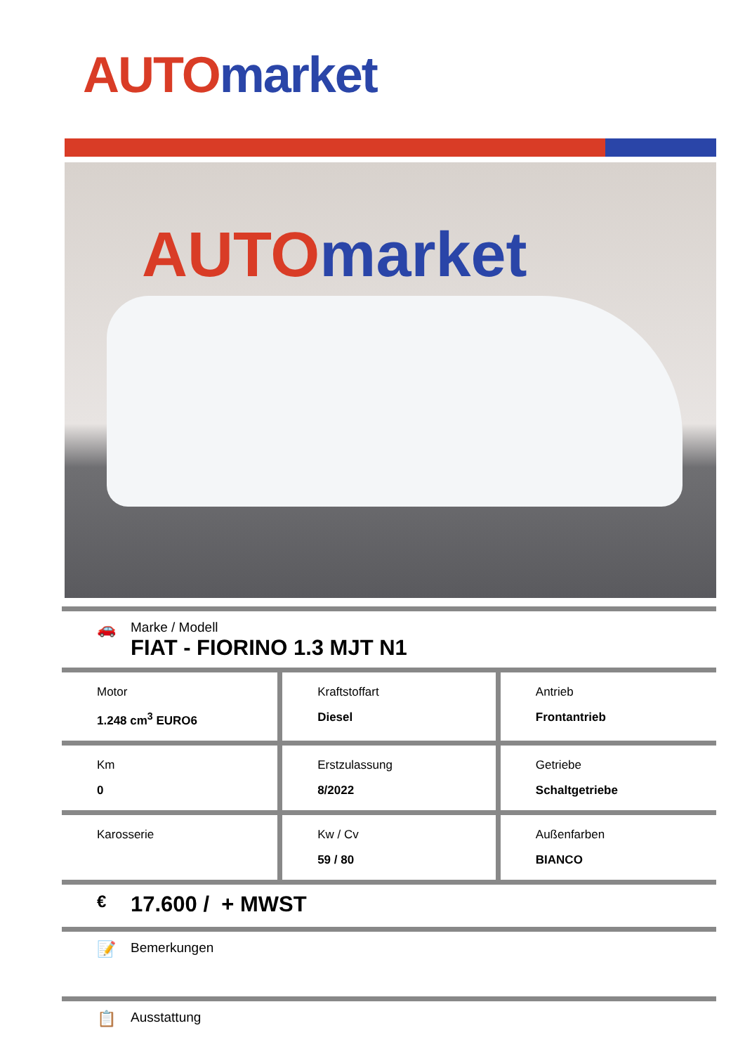AUTO market
AUTO market
🚗
Marke / Modell
FIAT - FIORINO 1.3 MJT N1
| Motor 1.248 cm<sup>3</sup> EURO6 | Kraftstoffart Diesel | Antrieb Frontantrieb |
| Km 0 | Erstzulassung 8/2022 | Getriebe Schaltgetriebe |
| Karosserie | Kw / Cv 59 / 80 | Außenfarben BIANCO |
€
17.600 / + MWST
📝
Bemerkungen
📋
Ausstattung